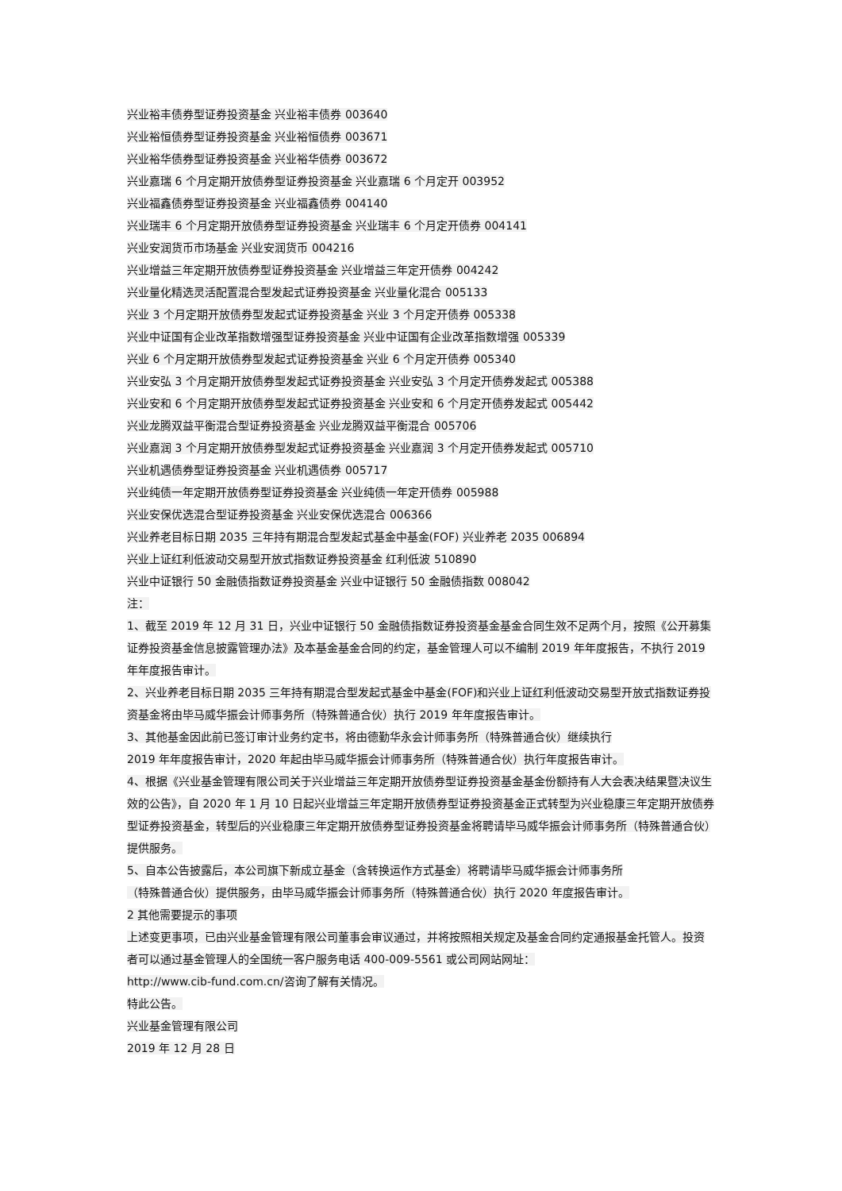兴业裕丰债券型证券投资基金 兴业裕丰债券 003640
兴业裕恒债券型证券投资基金 兴业裕恒债券 003671
兴业裕华债券型证券投资基金 兴业裕华债券 003672
兴业嘉瑞 6 个月定期开放债券型证券投资基金 兴业嘉瑞 6 个月定开 003952
兴业福鑫债券型证券投资基金 兴业福鑫债券 004140
兴业瑞丰 6 个月定期开放债券型证券投资基金 兴业瑞丰 6 个月定开债券 004141
兴业安润货币市场基金 兴业安润货币 004216
兴业增益三年定期开放债券型证券投资基金 兴业增益三年定开债券 004242
兴业量化精选灵活配置混合型发起式证券投资基金 兴业量化混合 005133
兴业 3 个月定期开放债券型发起式证券投资基金 兴业 3 个月定开债券 005338
兴业中证国有企业改革指数增强型证券投资基金 兴业中证国有企业改革指数增强 005339
兴业 6 个月定期开放债券型发起式证券投资基金 兴业 6 个月定开债券 005340
兴业安弘 3 个月定期开放债券型发起式证券投资基金 兴业安弘 3 个月定开债券发起式 005388
兴业安和 6 个月定期开放债券型发起式证券投资基金 兴业安和 6 个月定开债券发起式 005442
兴业龙腾双益平衡混合型证券投资基金 兴业龙腾双益平衡混合 005706
兴业嘉润 3 个月定期开放债券型发起式证券投资基金 兴业嘉润 3 个月定开债券发起式 005710
兴业机遇债券型证券投资基金 兴业机遇债券 005717
兴业纯债一年定期开放债券型证券投资基金 兴业纯债一年定开债券 005988
兴业安保优选混合型证券投资基金 兴业安保优选混合 006366
兴业养老目标日期 2035 三年持有期混合型发起式基金中基金(FOF) 兴业养老 2035 006894
兴业上证红利低波动交易型开放式指数证券投资基金 红利低波 510890
兴业中证银行 50 金融债指数证券投资基金 兴业中证银行 50 金融债指数 008042
注：
1、截至 2019 年 12 月 31 日，兴业中证银行 50 金融债指数证券投资基金基金合同生效不足两个月，按照《公开募集证券投资基金信息披露管理办法》及本基金基金合同的约定，基金管理人可以不编制 2019 年年度报告，不执行 2019 年年度报告审计。
2、兴业养老目标日期 2035 三年持有期混合型发起式基金中基金(FOF)和兴业上证红利低波动交易型开放式指数证券投资基金将由毕马威华振会计师事务所（特殊普通合伙）执行 2019 年年度报告审计。
3、其他基金因此前已签订审计业务约定书，将由德勤华永会计师事务所（特殊普通合伙）继续执行
2019 年年度报告审计，2020 年起由毕马威华振会计师事务所（特殊普通合伙）执行年度报告审计。
4、根据《兴业基金管理有限公司关于兴业增益三年定期开放债券型证券投资基金基金份额持有人大会表决结果暨决议生效的公告》，自 2020 年 1 月 10 日起兴业增益三年定期开放债券型证券投资基金正式转型为兴业稳康三年定期开放债券型证券投资基金，转型后的兴业稳康三年定期开放债券型证券投资基金将聘请毕马威华振会计师事务所（特殊普通合伙）提供服务。
5、自本公告披露后，本公司旗下新成立基金（含转换运作方式基金）将聘请毕马威华振会计师事务所
（特殊普通合伙）提供服务，由毕马威华振会计师事务所（特殊普通合伙）执行 2020 年度报告审计。
2 其他需要提示的事项
上述变更事项，已由兴业基金管理有限公司董事会审议通过，并将按照相关规定及基金合同约定通报基金托管人。投资者可以通过基金管理人的全国统一客户服务电话 400-009-5561 或公司网站网址：
http://www.cib-fund.com.cn/咨询了解有关情况。
特此公告。
兴业基金管理有限公司
2019 年 12 月 28 日